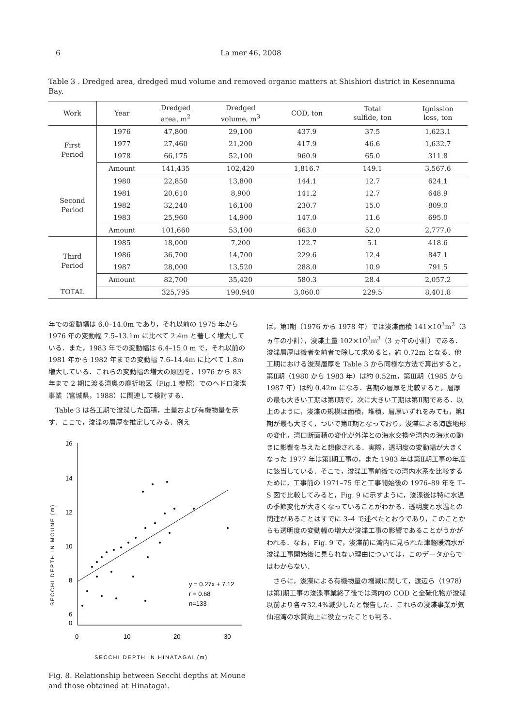6 La mer 46, 2008
Table 3 . Dredged area, dredged mud volume and removed organic matters at Shishiori district in Kesennuma Bay.
| Work | Year | Dredged area, m<sup>2</sup> | Dredged volume, m<sup>3</sup> | COD, ton | Total sulfide, ton | Ignission loss, ton |
| --- | --- | --- | --- | --- | --- | --- |
| First Period | 1976 | 47,800 | 29,100 | 437.9 | 37.5 | 1,623.1 |
| | 1977 | 27,460 | 21,200 | 417.9 | 46.6 | 1,632.7 |
| | 1978 | 66,175 | 52,100 | 960.9 | 65.0 | 311.8 |
| | Amount | 141,435 | 102,420 | 1,816.7 | 149.1 | 3,567.6 |
| Second Period | 1980 | 22,850 | 13,800 | 144.1 | 12.7 | 624.1 |
| | 1981 | 20,610 | 8,900 | 141.2 | 12.7 | 648.9 |
| | 1982 | 32,240 | 16,100 | 230.7 | 15.0 | 809.0 |
| | 1983 | 25,960 | 14,900 | 147.0 | 11.6 | 695.0 |
| | Amount | 101,660 | 53,100 | 663.0 | 52.0 | 2,777.0 |
| Third Period | 1985 | 18,000 | 7,200 | 122.7 | 5.1 | 418.6 |
| | 1986 | 36,700 | 14,700 | 229.6 | 12.4 | 847.1 |
| | 1987 | 28,000 | 13,520 | 288.0 | 10.9 | 791.5 |
| | Amount | 82,700 | 35,420 | 580.3 | 28.4 | 2,057.2 |
| TOTAL | | 325,795 | 190,940 | 3,060.0 | 229.5 | 8,401.8 |
年での変動幅は 6.0–14.0m であり，それ以前の 1975 年から 1976 年の変動幅 7.5–13.1m に比べて 2.4m と著しく増大している．また，1983 年での変動幅は 6.4–15.0 m で，それ以前の 1981 年から 1982 年までの変動幅 7.6–14.4m に比べて 1.8m 増大している．これらの変動幅の増大の原因を，1976 から 83 年まで 2 期に渡る湾奥の鹿折地区（Fig.1 参照）でのヘドロ浚渫事業（宮城県，1988）に関連して検討する．
Table 3 は各工期で浚渫した面積，土量および有機物量を示す．ここで，浚渫の層厚を推定してみる．例え
SECCHI DEPTH IN MOUNE (m)
16
14
12
10
8
6
0
0
10
20
30
y = 0.27x + 7.12
r = 0.68
n=133
SECCHI DEPTH IN HINATAGAI (m)
Fig. 8. Relationship between Secchi depths at Moune and those obtained at Hinatagai.
ば，第Ⅰ期（1976 から 1978 年）では浚渫面積 141×10<sup>3</sup>m<sup>2</sup>（3 ヵ年の小計），浚渫土量 102×10<sup>3</sup>m<sup>3</sup>（3 ヵ年の小計）である．浚渫層厚は後者を前者で除して求めると，約 0.72m となる．他工期における浚渫層厚を Table 3 から同様な方法で算出すると，第Ⅱ期（1980 から 1983 年）は約 0.52m，第Ⅲ期（1985 から 1987 年）は約 0.42m になる．各期の層厚を比較すると，層厚の最も大きい工期は第Ⅰ期で，次に大きい工期は第Ⅱ期である．以上のように，浚渫の規模は面積，堆積，層厚いずれをみても，第Ⅰ期が最も大きく，ついで第Ⅱ期となっており，浚渫による海底地形の変化，湾口断面積の変化が外洋との海水交換や湾内の海水の動きに影響を与えたと想像される．実際，透明度の変動幅が大きくなった 1977 年は第Ⅰ期工事の，また 1983 年は第Ⅱ期工事の年度に該当している．そこで，浚渫工事前後での湾内水系を比較するために，工事前の 1971–75 年と工事開始後の 1976–89 年を T–S 図で比較してみると，Fig. 9 に示すように，浚渫後は特に水温の季節変化が大きくなっていることがわかる．透明度と水温との関連があることはすでに 3–4 で述べたとおりであり，このことからも透明度の変動幅の増大が浚渫工事の影響であることがうかがわれる．なお，Fig. 9 で，浚渫前に湾内に見られた津軽暖流水が浚渫工事開始後に見られない理由については，このデータからではわからない．
さらに，浚渫による有機物量の増減に関して，渡辺ら（1978）は第Ⅰ期工事の浚渫事業終了後では湾内の COD と全硫化物が浚渫以前より各々32.4%減少したと報告した．これらの浚渫事業が気仙沼湾の水質向上に役立ったことも判る．